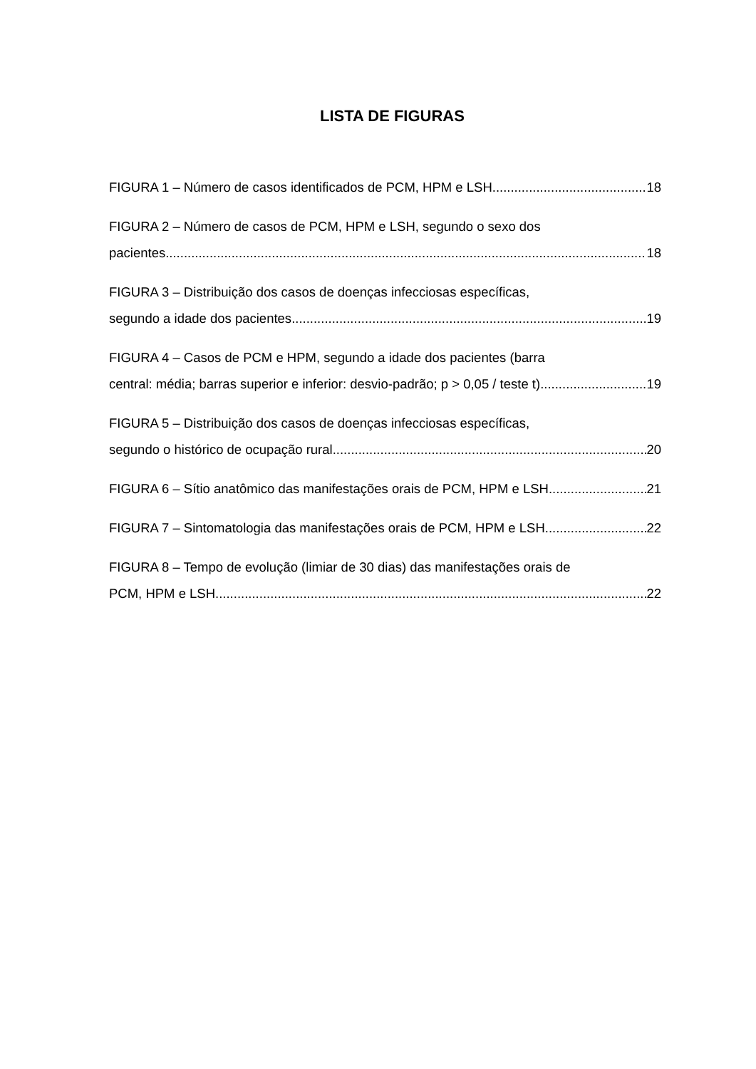LISTA DE FIGURAS
FIGURA 1 – Número de casos identificados de PCM, HPM e LSH 18
FIGURA 2 – Número de casos de PCM, HPM e LSH, segundo o sexo dos
pacientes 18
FIGURA 3 – Distribuição dos casos de doenças infecciosas específicas,
segundo a idade dos pacientes 19
FIGURA 4 – Casos de PCM e HPM, segundo a idade dos pacientes (barra
central: média; barras superior e inferior: desvio-padrão; p > 0,05 / teste t) 19
FIGURA 5 – Distribuição dos casos de doenças infecciosas específicas,
segundo o histórico de ocupação rural 20
FIGURA 6 – Sítio anatômico das manifestações orais de PCM, HPM e LSH 21
FIGURA 7 – Sintomatologia das manifestações orais de PCM, HPM e LSH 22
FIGURA 8 – Tempo de evolução (limiar de 30 dias) das manifestações orais de
PCM, HPM e LSH 22